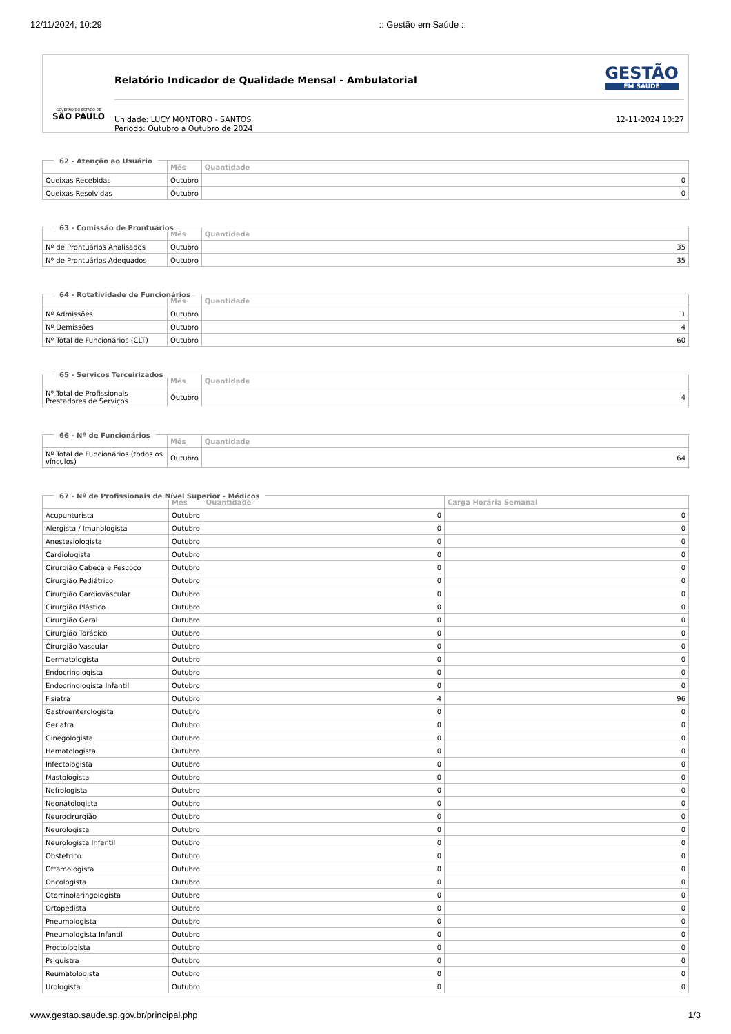12/11/2024, 10:29:: Gestão em Saúde ::
GOVERNO DO ESTADO DE
SÃO PAULO
Relatório Indicador de Qualidade Mensal - Ambulatorial
Unidade: LUCY MONTORO - SANTOS
Período: Outubro a Outubro de 2024
12-11-2024 10:27
GESTÃO
EM SAÚDE
62 - Atenção ao Usuário
| | Mês | Quantidade |
| --- | --- | --- |
| Queixas Recebidas | Outubro | 0 |
| Queixas Resolvidas | Outubro | 0 |
63 - Comissão de Prontuários
| | Mês | Quantidade |
| --- | --- | --- |
| Nº de Prontuários Analisados | Outubro | 35 |
| Nº de Prontuários Adequados | Outubro | 35 |
64 - Rotatividade de Funcionários
| | Mês | Quantidade |
| --- | --- | --- |
| Nº Admissões | Outubro | 1 |
| Nº Demissões | Outubro | 4 |
| Nº Total de Funcionários (CLT) | Outubro | 60 |
65 - Serviços Terceirizados
| | Mês | Quantidade |
| --- | --- | --- |
| Nº Total de Profissionais Prestadores de Serviços | Outubro | 4 |
66 - Nº de Funcionários
| | Mês | Quantidade |
| --- | --- | --- |
| Nº Total de Funcionários (todos os vínculos) | Outubro | 64 |
67 - Nº de Profissionais de Nível Superior - Médicos
| | Mês | Quantidade | Carga Horária Semanal |
| --- | --- | --- | --- |
| Acupunturista | Outubro | 0 | 0 |
| Alergista / Imunologista | Outubro | 0 | 0 |
| Anestesiologista | Outubro | 0 | 0 |
| Cardiologista | Outubro | 0 | 0 |
| Cirurgião Cabeça e Pescoço | Outubro | 0 | 0 |
| Cirurgião Pediátrico | Outubro | 0 | 0 |
| Cirurgião Cardiovascular | Outubro | 0 | 0 |
| Cirurgião Plástico | Outubro | 0 | 0 |
| Cirurgião Geral | Outubro | 0 | 0 |
| Cirurgião Torácico | Outubro | 0 | 0 |
| Cirurgião Vascular | Outubro | 0 | 0 |
| Dermatologista | Outubro | 0 | 0 |
| Endocrinologista | Outubro | 0 | 0 |
| Endocrinologista Infantil | Outubro | 0 | 0 |
| Fisiatra | Outubro | 4 | 96 |
| Gastroenterologista | Outubro | 0 | 0 |
| Geriatra | Outubro | 0 | 0 |
| Ginegologista | Outubro | 0 | 0 |
| Hematologista | Outubro | 0 | 0 |
| Infectologista | Outubro | 0 | 0 |
| Mastologista | Outubro | 0 | 0 |
| Nefrologista | Outubro | 0 | 0 |
| Neonatologista | Outubro | 0 | 0 |
| Neurocirurgião | Outubro | 0 | 0 |
| Neurologista | Outubro | 0 | 0 |
| Neurologista Infantil | Outubro | 0 | 0 |
| Obstetrico | Outubro | 0 | 0 |
| Oftamologista | Outubro | 0 | 0 |
| Oncologista | Outubro | 0 | 0 |
| Otorrinolaringologista | Outubro | 0 | 0 |
| Ortopedista | Outubro | 0 | 0 |
| Pneumologista | Outubro | 0 | 0 |
| Pneumologista Infantil | Outubro | 0 | 0 |
| Proctologista | Outubro | 0 | 0 |
| Psiquistra | Outubro | 0 | 0 |
| Reumatologista | Outubro | 0 | 0 |
| Urologista | Outubro | 0 | 0 |
www.gestao.saude.sp.gov.br/principal.php 1/3